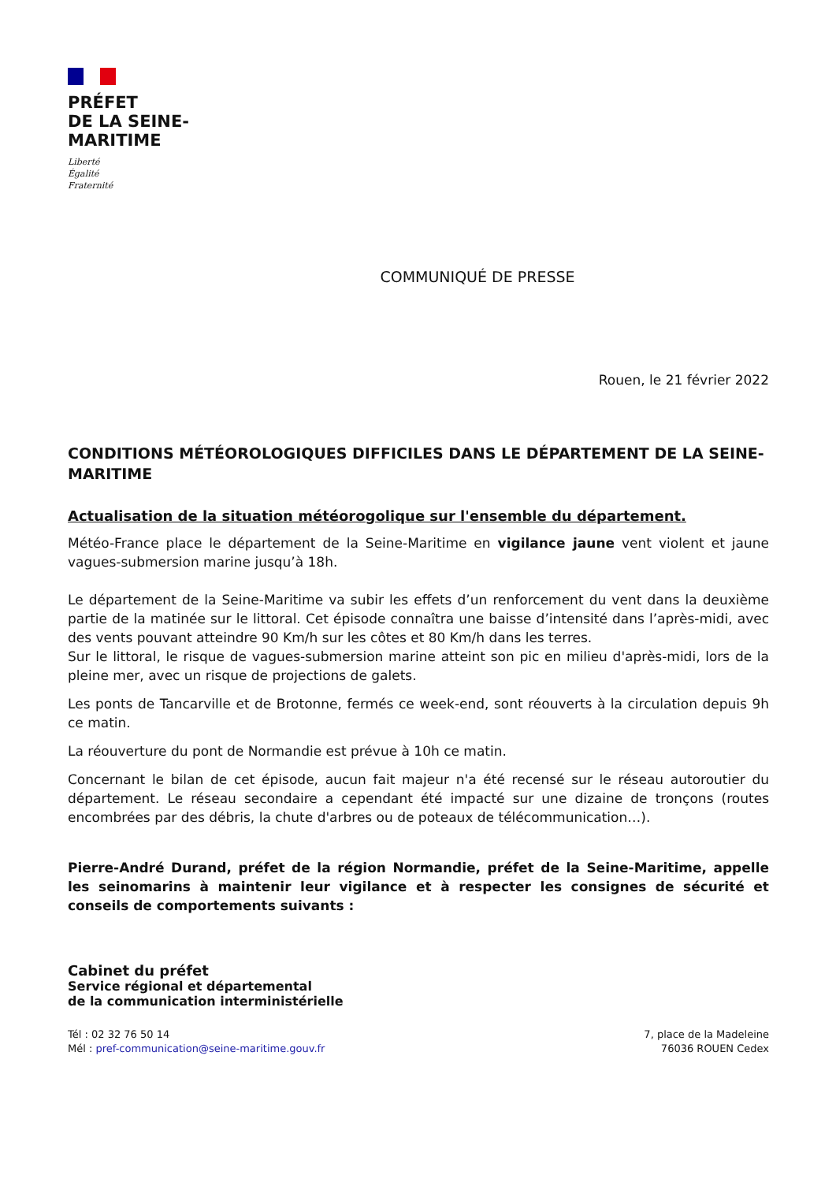PRÉFET
DE LA SEINE-
MARITIME
Liberté
Égalité
Fraternité
COMMUNIQUÉ DE PRESSE
Rouen, le 21 février 2022
CONDITIONS MÉTÉOROLOGIQUES DIFFICILES DANS LE DÉPARTEMENT DE LA SEINE-MARITIME
Actualisation de la situation météorogolique sur l'ensemble du département.
Météo-France place le département de la Seine-Maritime en vigilance jaune vent violent et jaune vagues-submersion marine jusqu’à 18h.
Le département de la Seine-Maritime va subir les effets d’un renforcement du vent dans la deuxième partie de la matinée sur le littoral. Cet épisode connaîtra une baisse d’intensité dans l’après-midi, avec des vents pouvant atteindre 90 Km/h sur les côtes et 80 Km/h dans les terres.
Sur le littoral, le risque de vagues-submersion marine atteint son pic en milieu d'après-midi, lors de la pleine mer, avec un risque de projections de galets.
Les ponts de Tancarville et de Brotonne, fermés ce week-end, sont réouverts à la circulation depuis 9h ce matin.
La réouverture du pont de Normandie est prévue à 10h ce matin.
Concernant le bilan de cet épisode, aucun fait majeur n'a été recensé sur le réseau autoroutier du département. Le réseau secondaire a cependant été impacté sur une dizaine de tronçons (routes encombrées par des débris, la chute d'arbres ou de poteaux de télécommunication…).
Pierre-André Durand, préfet de la région Normandie, préfet de la Seine-Maritime, appelle les seinomarins à maintenir leur vigilance et à respecter les consignes de sécurité et conseils de comportements suivants :
Cabinet du préfet
Service régional et départemental
de la communication interministérielle
Tél : 02 32 76 50 14
Mél : pref-communication@seine-maritime.gouv.fr
7, place de la Madeleine
76036 ROUEN Cedex